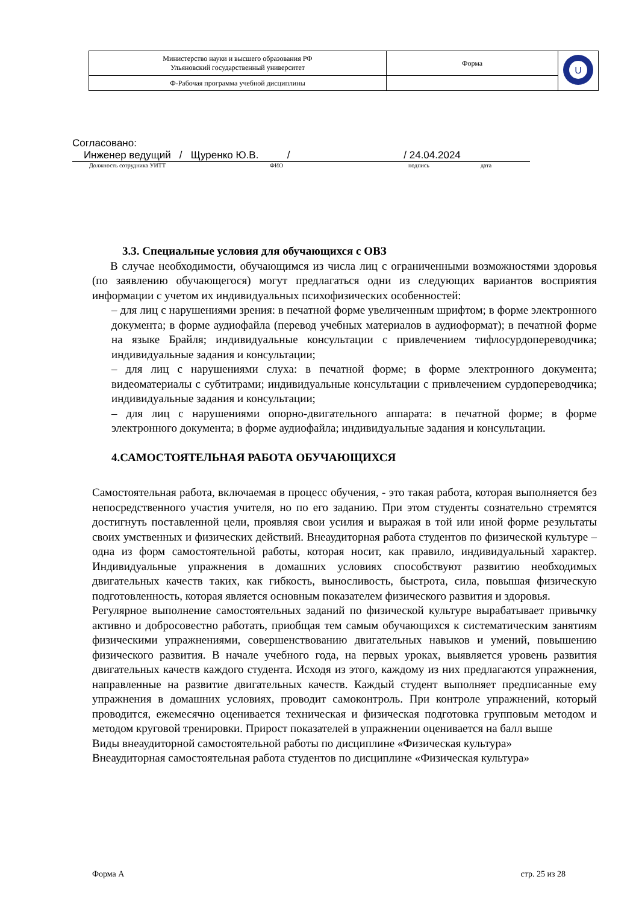| Министерство науки и высшего образования РФ Ульяновский государственный университет | Форма | U |
| Ф-Рабочая программа учебной дисциплины | | |
Согласовано:
Инженер ведущий / Щуренко Ю.В. / / 24.04.2024
Должность сотрудника УИТТ ФИО подпись дата
3.3. Специальные условия для обучающихся с ОВЗ
В случае необходимости, обучающимся из числа лиц с ограниченными возможностями здоровья (по заявлению обучающегося) могут предлагаться одни из следующих вариантов восприятия информации с учетом их индивидуальных психофизических особенностей:
– для лиц с нарушениями зрения: в печатной форме увеличенным шрифтом; в форме электронного документа; в форме аудиофайла (перевод учебных материалов в аудиоформат); в печатной форме на языке Брайля; индивидуальные консультации с привлечением тифлосурдопереводчика; индивидуальные задания и консультации;
– для лиц с нарушениями слуха: в печатной форме; в форме электронного документа; видеоматериалы с субтитрами; индивидуальные консультации с привлечением сурдопереводчика; индивидуальные задания и консультации;
– для лиц с нарушениями опорно-двигательного аппарата: в печатной форме; в форме электронного документа; в форме аудиофайла; индивидуальные задания и консультации.
4.САМОСТОЯТЕЛЬНАЯ РАБОТА ОБУЧАЮЩИХСЯ
Самостоятельная работа, включаемая в процесс обучения, - это такая работа, которая выполняется без непосредственного участия учителя, но по его заданию. При этом студенты сознательно стремятся достигнуть поставленной цели, проявляя свои усилия и выражая в той или иной форме результаты своих умственных и физических действий. Внеаудиторная работа студентов по физической культуре –одна из форм самостоятельной работы, которая носит, как правило, индивидуальный характер. Индивидуальные упражнения в домашних условиях способствуют развитию необходимых двигательных качеств таких, как гибкость, выносливость, быстрота, сила, повышая физическую подготовленность, которая является основным показателем физического развития и здоровья.
Регулярное выполнение самостоятельных заданий по физической культуре вырабатывает привычку активно и добросовестно работать, приобщая тем самым обучающихся к систематическим занятиям физическими упражнениями, совершенствованию двигательных навыков и умений, повышению физического развития. В начале учебного года, на первых уроках, выявляется уровень развития двигательных качеств каждого студента. Исходя из этого, каждому из них предлагаются упражнения, направленные на развитие двигательных качеств. Каждый студент выполняет предписанные ему упражнения в домашних условиях, проводит самоконтроль. При контроле упражнений, который проводится, ежемесячно оценивается техническая и физическая подготовка групповым методом и методом круговой тренировки. Прирост показателей в упражнении оценивается на балл выше
Виды внеаудиторной самостоятельной работы по дисциплине «Физическая культура»
Внеаудиторная самостоятельная работа студентов по дисциплине «Физическая культура»
Форма А стр. 25 из 28